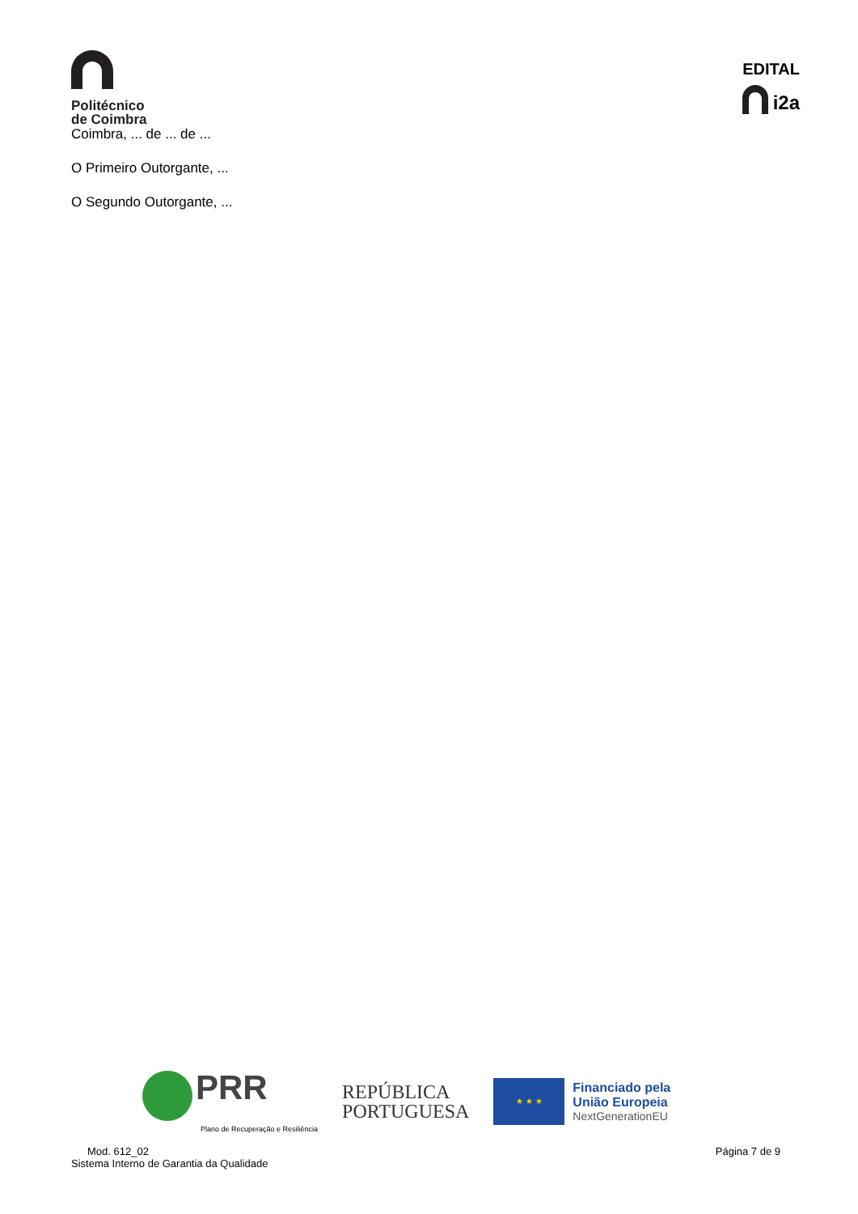Politécnico
de Coimbra
EDITAL
i2a
Coimbra, ... de ... de ...
O Primeiro Outorgante, ...
O Segundo Outorgante, ...
PRR
Plano de Recuperação e Resiliência
REPÚBLICA
PORTUGUESA
★ ★ ★
Financiado pela
União Europeia
NextGenerationEU
Mod. 612_02
Sistema Interno de Garantia da Qualidade
Página 7 de 9